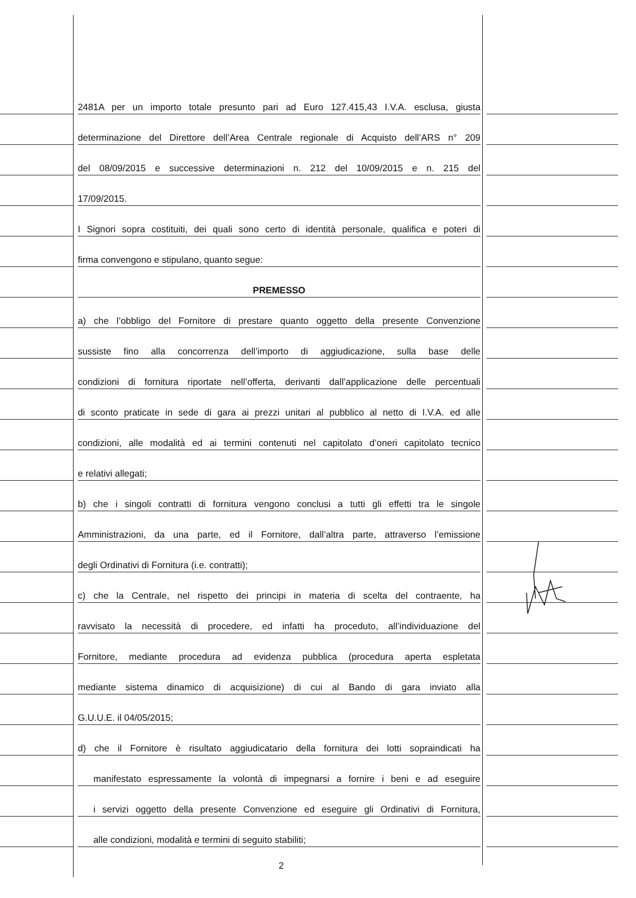2481A per un importo totale presunto pari ad Euro 127.415,43 I.V.A. esclusa, giusta
determinazione del Direttore dell’Area Centrale regionale di Acquisto dell’ARS n° 209
del 08/09/2015 e successive determinazioni n. 212 del 10/09/2015 e n. 215 del
17/09/2015.
I Signori sopra costituiti, dei quali sono certo di identità personale, qualifica e poteri di
firma convengono e stipulano, quanto segue:
PREMESSO
a) che l’obbligo del Fornitore di prestare quanto oggetto della presente Convenzione
sussiste fino alla concorrenza dell’importo di aggiudicazione, sulla base delle
condizioni di fornitura riportate nell’offerta, derivanti dall’applicazione delle percentuali
di sconto praticate in sede di gara ai prezzi unitari al pubblico al netto di I.V.A. ed alle
condizioni, alle modalità ed ai termini contenuti nel capitolato d’oneri capitolato tecnico
e relativi allegati;
b) che i singoli contratti di fornitura vengono conclusi a tutti gli effetti tra le singole
Amministrazioni, da una parte, ed il Fornitore, dall’altra parte, attraverso l’emissione
degli Ordinativi di Fornitura (i.e. contratti);
c) che la Centrale, nel rispetto dei principi in materia di scelta del contraente, ha
ravvisato la necessità di procedere, ed infatti ha proceduto, all’individuazione del
Fornitore, mediante procedura ad evidenza pubblica (procedura aperta espletata
mediante sistema dinamico di acquisizione) di cui al Bando di gara inviato alla
G.U.U.E. il 04/05/2015;
d) che il Fornitore è risultato aggiudicatario della fornitura dei lotti sopraindicati ha
manifestato espressamente la volontà di impegnarsi a fornire i beni e ad eseguire
i servizi oggetto della presente Convenzione ed eseguire gli Ordinativi di Fornitura,
alle condizioni, modalità e termini di seguito stabiliti;
2